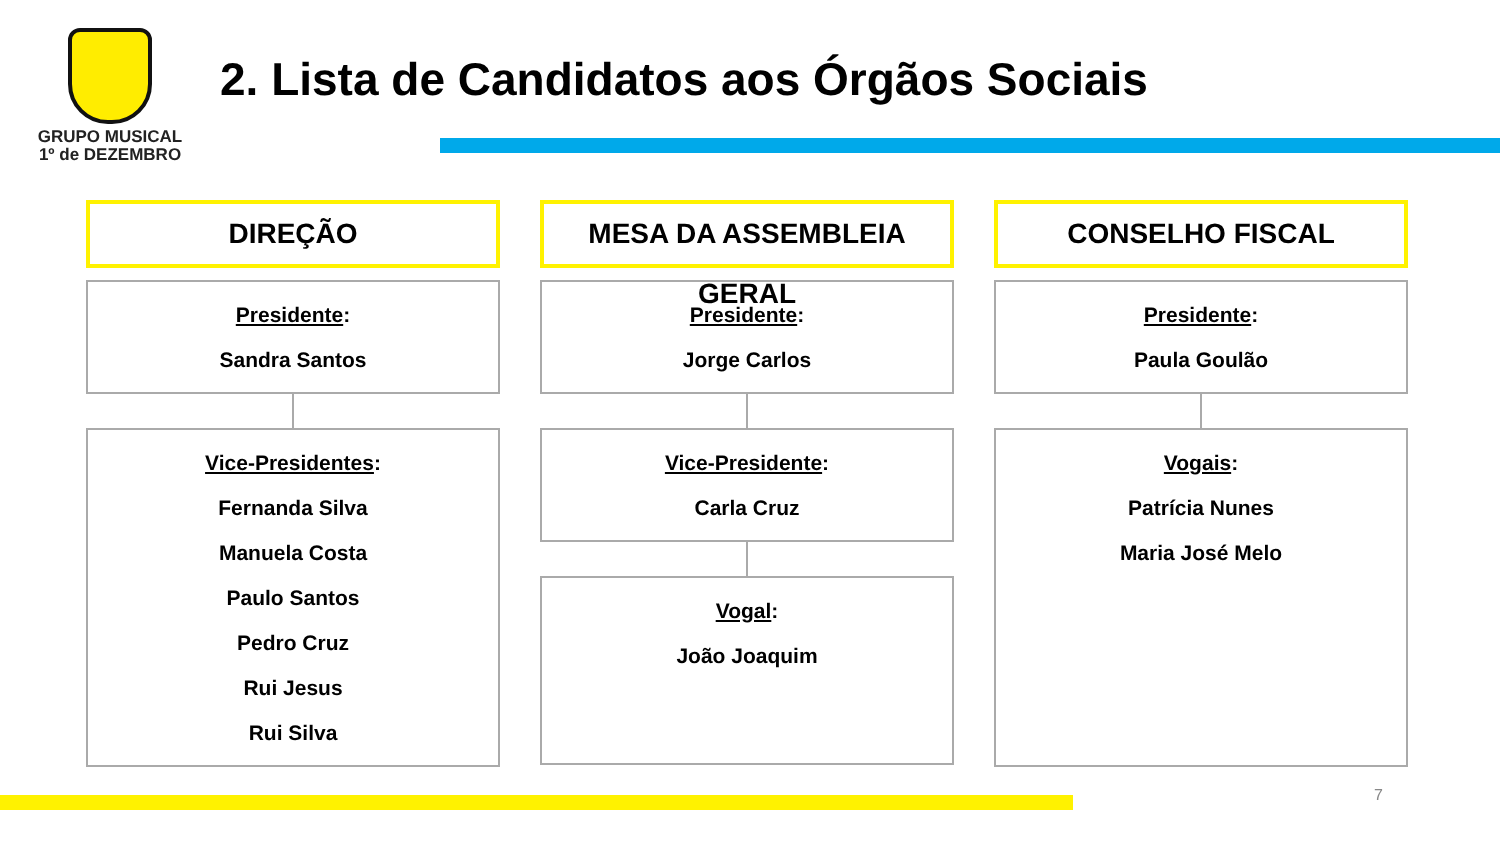GRUPO MUSICAL
1º de DEZEMBRO
2. Lista de Candidatos aos Órgãos Sociais
DIREÇÃO
Presidente:
Sandra Santos
Vice-Presidentes:
Fernanda Silva
Manuela Costa
Paulo Santos
Pedro Cruz
Rui Jesus
Rui Silva
MESA DA ASSEMBLEIA GERAL
Presidente:
Jorge Carlos
Vice-Presidente:
Carla Cruz
Vogal:
João Joaquim
CONSELHO FISCAL
Presidente:
Paula Goulão
Vogais:
Patrícia Nunes
Maria José Melo
7